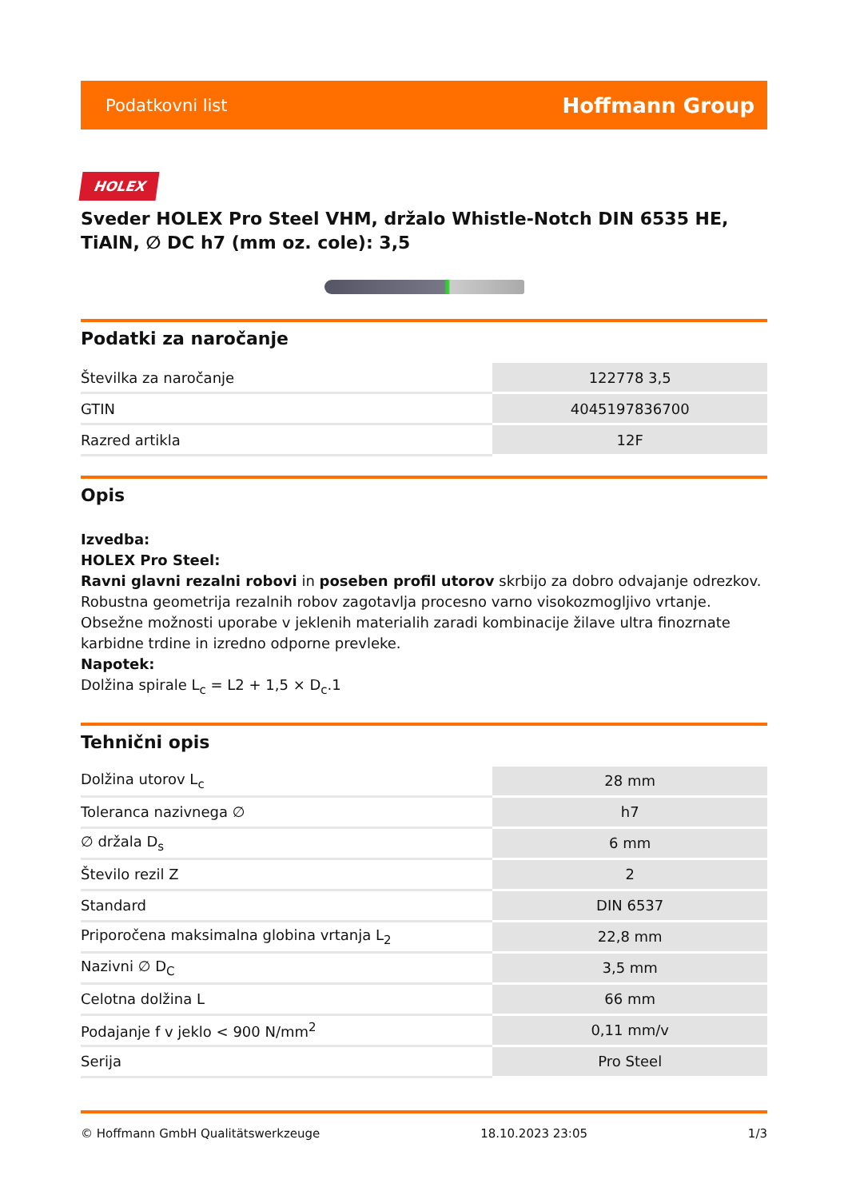Podatkovni list Hoffmann Group
HOLEX
Sveder HOLEX Pro Steel VHM, držalo Whistle-Notch DIN 6535 HE, TiAlN, ∅ DC h7 (mm oz. cole): 3,5
Podatki za naročanje
| Številka za naročanje | 122778 3,5 |
| GTIN | 4045197836700 |
| Razred artikla | 12F |
Opis
Izvedba:
HOLEX Pro Steel:
Ravni glavni rezalni robovi in poseben profil utorov skrbijo za dobro odvajanje odrezkov. Robustna geometrija rezalnih robov zagotavlja procesno varno visokozmogljivo vrtanje. Obsežne možnosti uporabe v jeklenih materialih zaradi kombinacije žilave ultra finozrnate karbidne trdine in izredno odporne prevleke.
Napotek:
Dolžina spirale L<sub>c</sub> = L2 + 1,5 × D<sub>c</sub>.1
Tehnični opis
| Dolžina utorov L<sub>c</sub> | 28 mm |
| Toleranca nazivnega ∅ | h7 |
| ∅ držala D<sub>s</sub> | 6 mm |
| Število rezil Z | 2 |
| Standard | DIN 6537 |
| Priporočena maksimalna globina vrtanja L<sub>2</sub> | 22,8 mm |
| Nazivni ∅ D<sub>C</sub> | 3,5 mm |
| Celotna dolžina L | 66 mm |
| Podajanje f v jeklo < 900 N/mm<sup>2</sup> | 0,11 mm/v |
| Serija | Pro Steel |
© Hoffmann GmbH Qualitätswerkzeuge 18.10.2023 23:05 1/3